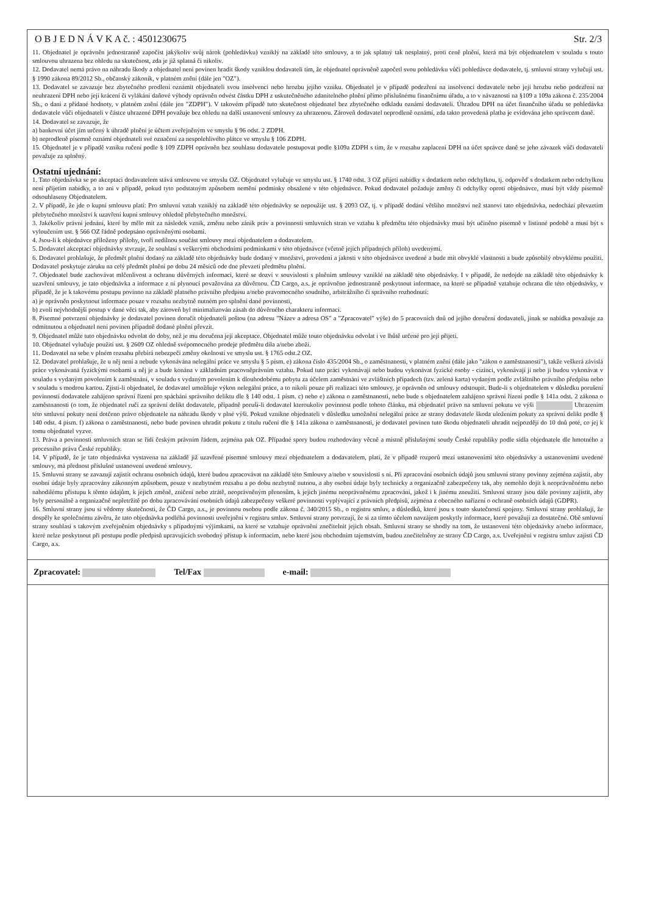O B J E D N Á V K A č. : 4501230675 Str. 2/3
11. Objednatel je oprávněn jednostranně započíst jakýkoliv svůj nárok (pohledávku) vzniklý na základě této smlouvy, a to jak splatný tak nesplatný, proti ceně plnění, která má být objednatelem v souladu s touto smlouvou uhrazena bez ohledu na skutečnost, zda je již splatná či nikoliv.
12. Dodavatel nemá právo na náhradu škody a objednatel není povinen hradit škody vzniklou dodavateli tím, že objednatel oprávněně započetl svou pohledávku vůči pohledávce dodavatele, tj. smluvní strany vylučují ust. § 1990 zákona 89/2012 Sb., občanský zákoník, v platném znění (dále jen "OZ").
13. Dodavatel se zavazuje bez zbytečného prodlení oznámit objednateli svou insolvenci nebo hrozbu jejího vzniku. Objednatel je v případě podezření na insolvenci dodavatele nebo její hrozbu nebo podezření na neuhrazení DPH nebo její krácení či vylákání daňové výhody oprávněn odvést částku DPH z uskutečněného zdanitelného plnění přímo příslušnému finančnímu úřadu, a to v návaznosti na §109 a 109a zákona č. 235/2004 Sb., o dani z přidané hodnoty, v platném znění (dále jen "ZDPH"). V takovém případě tuto skutečnost objednatel bez zbytečného odkladu oznámí dodavateli. Úhradou DPH na účet finančního úřadu se pohledávka dodavatele vůči objednateli v částce uhrazené DPH považuje bez ohledu na další ustanovení smlouvy za uhrazenou. Zároveň dodavatel neprodleně oznámí, zda takto provedená platba je evidována jeho správcem daně.
14. Dodavatel se zavazuje, že
a) bankovní účet jím určený k úhradě plnění je účtem zveřejněným ve smyslu § 96 odst. 2 ZDPH.
b) neprodleně písemně oznámí objednateli své označení za nespolehlivého plátce ve smyslu § 106 ZDPH.
15. Objednatel je v případě vzniku ručení podle § 109 ZDPH oprávněn bez souhlasu dodavatele postupovat podle §109a ZDPH s tím, že v rozsahu zaplacení DPH na účet správce daně se jeho závazek vůči dodavateli považuje za splněný.
Ostatní ujednání:
1. Tato objednávka se po akceptaci dodavatelem stává smlouvou ve smyslu OZ. Objednatel vylučuje ve smyslu ust. § 1740 odst. 3 OZ přijetí nabídky s dodatkem nebo odchylkou, tj. odpověď s dodatkem nebo odchylkou není přijetím nabídky, a to ani v případě, pokud tyto podstatným způsobem nemění podmínky obsažené v této objednávce. Pokud dodavatel požaduje změny či odchylky oproti objednávce, musí být vždy písemně odsouhlaseny Objednatelem.
2. V případě, že jde o kupní smlouvu platí: Pro smluvní vztah vzniklý na základě této objednávky se nepoužije ust. § 2093 OZ, tj. v případě dodání většího množství než stanoví tato objednávka, nedochází převzetím přebytečného množství k uzavření kupní smlouvy ohledně přebytečného množství.
3. Jakékoliv právní jednání, které by mělo mít za následek vznik, změnu nebo zánik práv a povinností smluvních stran ve vztahu k předmětu této objednávky musí být učiněno písemně v listinné podobě a musí být s vyloučením ust. § 566 OZ řádně podepsáno oprávněnými osobami.
4. Jsou-li k objednávce přiloženy přílohy, tvoří nedílnou součást smlouvy mezi objednatelem a dodavatelem.
5. Dodavatel akceptací objednávky stvrzuje, že souhlasí s veškerými obchodními podmínkami v této objednávce (včetně jejích případných příloh) uvedenými.
6. Dodavatel prohlašuje, že předmět plnění dodaný na základě této objednávky bude dodaný v množství, provedení a jakosti v této objednávce uvedené a bude mít obvyklé vlastnosti a bude způsobilý obvyklému použití. Dodavatel poskytuje záruku na celý předmět plnění po dobu 24 měsíců ode dne převzetí předmětu plnění.
7. Objednatel bude zachovávat mlčenlivost a ochranu důvěrných informací, které se dozví v souvislosti s plněním smlouvy vzniklé na základě této objednávky. I v případě, že nedojde na základě této objednávky k uzavření smlouvy, je tato objednávka a informace z ní plynoucí považována za důvěrnou. ČD Cargo, a.s. je oprávněno jednostranně poskytnout informace, na které se případně vztahuje ochrana dle této objednávky, v případě, že je k takovému postupu povinno na základě platného právního předpisu a/nebo pravomocného soudního, arbitrážního či správního rozhodnutí:
a) je oprávněn poskytnout informace pouze v rozsahu nezbytně nutném pro splnění dané povinnosti,
b) zvolí nejvhodnější postup v dané věci tak, aby zároveň byl minimalizován zásah do důvěrného charakteru informací.
8. Písemné potvrzení objednávky je dodavatel povinen doručit objednateli poštou (na adresu "Název a adresa OS" a "Zpracovatel" výše) do 5 pracovních dnů od jejího doručení dodavateli, jinak se nabídka považuje za odmítnutou a objednatel není povinen případně dodané plnění převzít.
9. Objednatel může tuto objednávku odvolat do doby, než je mu doručena její akceptace. Objednatel může touto objednávku odvolat i ve lhůtě určené pro její přijetí.
10. Objednatel vylučuje použití ust. § 2609 OZ ohledně svépomocného prodeje předmětu díla a/nebo zboží.
11. Dodavatel na sebe v plném rozsahu přebírá nebezpečí změny okolností ve smyslu ust. § 1765 odst.2 OZ.
12. Dodavatel prohlašuje, že u něj není a nebude vykonávána nelegální práce ve smyslu § 5 písm. e) zákona číslo 435/2004 Sb., o zaměstnanosti, v platném znění (dále jako "zákon o zaměstnanosti"), takže veškerá závislá práce vykonávaná fyzickými osobami u něj je a bude konána v základním pracovněprávním vztahu. Pokud tuto práci vykonávají nebo budou vykonávat fyzické osoby - cizinci, vykonávají ji nebo ji budou vykonávat v souladu s vydaným povolením k zaměstnání, v souladu s vydaným povolením k dlouhodobému pobytu za účelem zaměstnání ve zvláštních případech (tzv. zelená karta) vydaným podle zvláštního právního předpisu nebo v souladu s modrou kartou. Zjistí-li objednatel, že dodavatel umožňuje výkon nelegální práce, a to nikoli pouze při realizaci této smlouvy, je oprávněn od smlouvy odstoupit. Bude-li s objednatelem v důsledku porušení povinností dodavatele zahájeno správní řízení pro spáchání správního deliktu dle § 140 odst. 1 písm. c) nebo e) zákona o zaměstnanosti, nebo bude s objednatelem zahájeno správní řízení podle § 141a odst. 2 zákona o zaměstnanosti (o tom, že objednatel ručí za správní delikt dodavatele, případně poruší-li dodavatel kteroukoliv povinnost podle tohoto článku, má objednatel právo na smluvní pokutu ve výši Uhrazením této smluvní pokuty není dotčeno právo objednatele na náhradu škody v plné výši. Pokud vznikne objednateli v důsledku umožnění nelegální práce ze strany dodavatele škoda uložením pokuty za správní delikt podle § 140 odst. 4 písm. f) zákona o zaměstnanosti, nebo bude povinen uhradit pokutu z titulu ručení dle § 141a zákona o zaměstnanosti, je dodavatel povinen tuto škodu objednateli uhradit nejpozději do 10 dnů poté, co jej k tomu objednatel vyzve.
13. Práva a povinnosti smluvních stran se řídí českým právním řádem, zejména pak OZ. Případné spory budou rozhodovány věcně a místně příslušnými soudy České republiky podle sídla objednatele dle hmotného a procesního práva České republiky.
14. V případě, že je tato objednávka vystavena na základě již uzavřené písemné smlouvy mezi objednatelem a dodavatelem, platí, že v případě rozporů mezi ustanoveními této objednávky a ustanoveními uvedené smlouvy, má přednost příslušné ustanovení uvedené smlouvy.
15. Smluvní strany se zavazují zajistit ochranu osobních údajů, které budou zpracovávat na základě této Smlouvy a/nebo v souvislosti s ní. Při zpracování osobních údajů jsou smluvní strany povinny zejména zajistit, aby osobní údaje byly zpracovány zákonným způsobem, pouze v nezbytném rozsahu a po dobu nezbytně nutnou, a aby osobní údaje byly technicky a organizačně zabezpečeny tak, aby nemohlo dojít k neoprávněnému nebo nahodilému přístupu k těmto údajům, k jejich změně, zničení nebo ztrátě, neoprávněným přenosům, k jejich jinému neoprávněnému zpracování, jakož i k jinému zneužití. Smluvní strany jsou dále povinny zajistit, aby byly personálně a organizačně nepřetržitě po dobu zpracovávání osobních údajů zabezpečeny veškeré povinnosti vyplývající z právních předpisů, zejména z obecného nařízení o ochraně osobních údajů (GDPR).
16. Smluvní strany jsou si vědomy skutečnosti, že ČD Cargo, a.s., je povinnou osobou podle zákona č. 340/2015 Sb., o registru smluv, a důsledků, které jsou s touto skutečností spojeny. Smluvní strany prohlašují, že dospěly ke společnému závěru, že tato objednávka podléhá povinnosti uveřejnění v registru smluv. Smluvní strany potvrzují, že si za tímto účelem navzájem poskytly informace, které považují za dostatečné. Obě smluvní strany souhlasí s takovým zveřejněním objednávky s případnými výjimkami, na které se vztahuje oprávnění znečitelnit jejich obsah. Smluvní strany se shodly na tom, že ustanovení této objednávky a/nebo informace, které nelze poskytnout při postupu podle předpisů upravujících svobodný přístup k informacím, nebo které jsou obchodním tajemstvím, budou znečitelněny ze strany ČD Cargo, a.s. Uveřejnění v registru smluv zajistí ČD Cargo, a.s.
Zpracovatel: Tel/Fax e-mail: